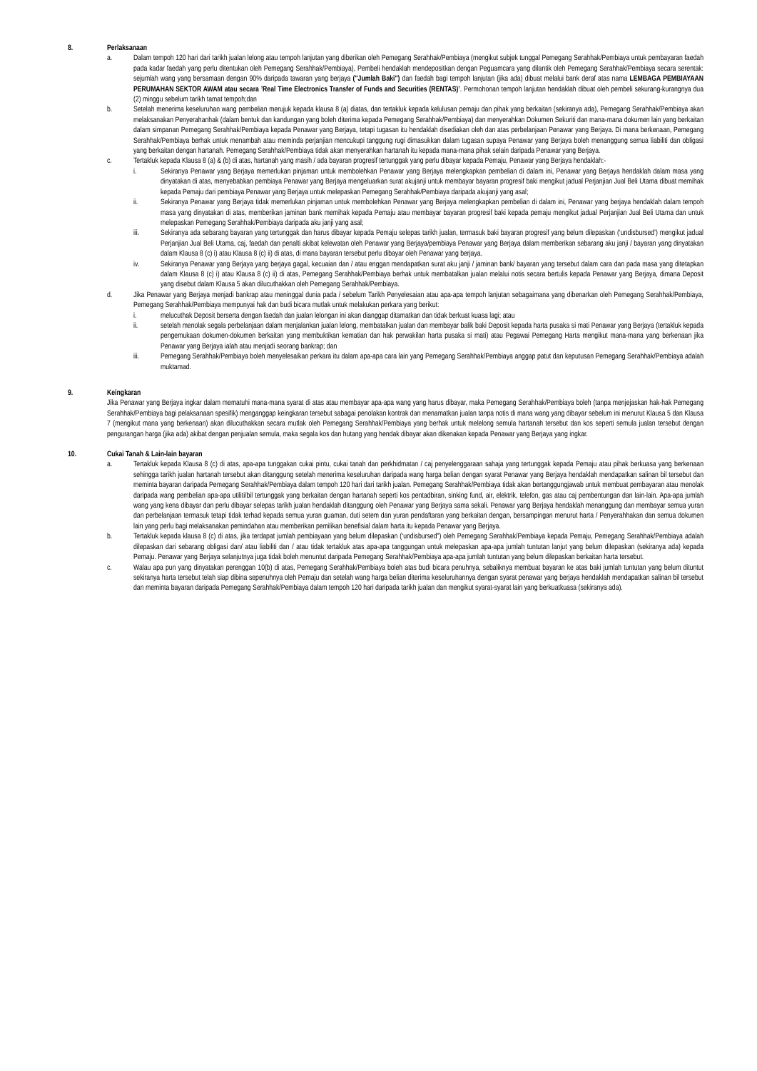8. Perlaksanaan
a. Dalam tempoh 120 hari dari tarikh jualan lelong atau tempoh lanjutan yang diberikan oleh Pemegang Serahhak/Pembiaya (mengikut subjek tunggal Pemegang Serahhak/Pembiaya untuk pembayaran faedah pada kadar faedah yang perlu ditentukan oleh Pemegang Serahhak/Pembiaya), Pembeli hendaklah mendepositkan dengan Peguamcara yang dilantik oleh Pemegang Serahhak/Pembiaya secara serentak: sejumlah wang yang bersamaan dengan 90% daripada tawaran yang berjaya ("Jumlah Baki") dan faedah bagi tempoh lanjutan (jika ada) dibuat melalui bank deraf atas nama LEMBAGA PEMBIAYAAN PERUMAHAN SEKTOR AWAM atau secara ’Real Time Electronics Transfer of Funds and Securities (RENTAS)’. Permohonan tempoh lanjutan hendaklah dibuat oleh pembeli sekurang-kurangnya dua (2) minggu sebelum tarikh tamat tempoh;dan
b. Setelah menerima keseluruhan wang pembelian merujuk kepada klausa 8 (a) diatas, dan tertakluk kepada kelulusan pemaju dan pihak yang berkaitan (sekiranya ada), Pemegang Serahhak/Pembiaya akan melaksanakan Penyerahanhak (dalam bentuk dan kandungan yang boleh diterima kepada Pemegang Serahhak/Pembiaya) dan menyerahkan Dokumen Sekuriti dan mana-mana dokumen lain yang berkaitan dalam simpanan Pemegang Serahhak/Pembiaya kepada Penawar yang Berjaya, tetapi tugasan itu hendaklah disediakan oleh dan atas perbelanjaan Penawar yang Berjaya. Di mana berkenaan, Pemegang Serahhak/Pembiaya berhak untuk menambah atau meminda perjanjian mencukupi tanggung rugi dimasukkan dalam tugasan supaya Penawar yang Berjaya boleh menanggung semua liabiliti dan obligasi yang berkaitan dengan hartanah. Pemegang Serahhak/Pembiaya tidak akan menyerahkan hartanah itu kepada mana-mana pihak selain daripada Penawar yang Berjaya.
c. Tertakluk kepada Klausa 8 (a) & (b) di atas, hartanah yang masih / ada bayaran progresif tertunggak yang perlu dibayar kepada Pemaju, Penawar yang Berjaya hendaklah:-
i. Sekiranya Penawar yang Berjaya memerlukan pinjaman untuk membolehkan Penawar yang Berjaya melengkapkan pembelian di dalam ini, Penawar yang Berjaya hendaklah dalam masa yang dinyatakan di atas, menyebabkan pembiaya Penawar yang Berjaya mengeluarkan surat akujanji untuk membayar bayaran progresif baki mengikut jadual Perjanjian Jual Beli Utama dibuat memihak kepada Pemaju dari pembiaya Penawar yang Berjaya untuk melepaskan Pemegang Serahhak/Pembiaya daripada akujanji yang asal;
ii. Sekiranya Penawar yang Berjaya tidak memerlukan pinjaman untuk membolehkan Penawar yang Berjaya melengkapkan pembelian di dalam ini, Penawar yang berjaya hendaklah dalam tempoh masa yang dinyatakan di atas, memberikan jaminan bank memihak kepada Pemaju atau membayar bayaran progresif baki kepada pemaju mengikut jadual Perjanjian Jual Beli Utama dan untuk melepaskan Pemegang Serahhak/Pembiaya daripada aku janji yang asal;
iii. Sekiranya ada sebarang bayaran yang tertunggak dan harus dibayar kepada Pemaju selepas tarikh jualan, termasuk baki bayaran progresif yang belum dilepaskan (‘undisbursed’) mengikut jadual Perjanjian Jual Beli Utama, caj, faedah dan penalti akibat kelewatan oleh Penawar yang Berjaya/pembiaya Penawar yang Berjaya dalam memberikan sebarang aku janji / bayaran yang dinyatakan dalam Klausa 8 (c) i) atau Klausa 8 (c) ii) di atas, di mana bayaran tersebut perlu dibayar oleh Penawar yang berjaya.
iv. Sekiranya Penawar yang Berjaya yang berjaya gagal, kecuaian dan / atau enggan mendapatkan surat aku janji / jaminan bank/ bayaran yang tersebut dalam cara dan pada masa yang ditetapkan dalam Klausa 8 (c) i) atau Klausa 8 (c) ii) di atas, Pemegang Serahhak/Pembiaya berhak untuk membatalkan jualan melalui notis secara bertulis kepada Penawar yang Berjaya, dimana Deposit yang disebut dalam Klausa 5 akan dilucuthakkan oleh Pemegang Serahhak/Pembiaya.
d. Jika Penawar yang Berjaya menjadi bankrap atau meninggal dunia pada / sebelum Tarikh Penyelesaian atau apa-apa tempoh lanjutan sebagaimana yang dibenarkan oleh Pemegang Serahhak/Pembiaya, Pemegang Serahhak/Pembiaya mempunyai hak dan budi bicara mutlak untuk melakukan perkara yang berikut:
i. melucuthak Deposit berserta dengan faedah dan jualan lelongan ini akan dianggap ditamatkan dan tidak berkuat kuasa lagi; atau
ii. setelah menolak segala perbelanjaan dalam menjalankan jualan lelong, membatalkan jualan dan membayar balik baki Deposit kepada harta pusaka si mati Penawar yang Berjaya (tertakluk kepada pengemukaan dokumen-dokumen berkaitan yang membuktikan kematian dan hak perwakilan harta pusaka si mati) atau Pegawai Pemegang Harta mengikut mana-mana yang berkenaan jika Penawar yang Berjaya ialah atau menjadi seorang bankrap; dan
iii. Pemegang Serahhak/Pembiaya boleh menyelesaikan perkara itu dalam apa-apa cara lain yang Pemegang Serahhak/Pembiaya anggap patut dan keputusan Pemegang Serahhak/Pembiaya adalah muktamad.
9. Keingkaran
Jika Penawar yang Berjaya ingkar dalam mematuhi mana-mana syarat di atas atau membayar apa-apa wang yang harus dibayar, maka Pemegang Serahhak/Pembiaya boleh (tanpa menjejaskan hak-hak Pemegang Serahhak/Pembiaya bagi pelaksanaan spesifik) menganggap keingkaran tersebut sabagai penolakan kontrak dan menamatkan jualan tanpa notis di mana wang yang dibayar sebelum ini menurut Klausa 5 dan Klausa 7 (mengikut mana yang berkenaan) akan dilucuthakkan secara mutlak oleh Pemegang Serahhak/Pembiaya yang berhak untuk melelong semula hartanah tersebut dan kos seperti semula jualan tersebut dengan pengurangan harga (jika ada) akibat dengan penjualan semula, maka segala kos dan hutang yang hendak dibayar akan dikenakan kepada Penawar yang Berjaya yang ingkar.
10. Cukai Tanah & Lain-lain bayaran
a. Tertakluk kepada Klausa 8 (c) di atas, apa-apa tunggakan cukai pintu, cukai tanah dan perkhidmatan / caj penyelenggaraan sahaja yang tertunggak kepada Pemaju atau pihak berkuasa yang berkenaan sehingga tarikh jualan hartanah tersebut akan ditanggung setelah menerima keseluruhan daripada wang harga belian dengan syarat Penawar yang Berjaya hendaklah mendapatkan salinan bil tersebut dan meminta bayaran daripada Pemegang Serahhak/Pembiaya dalam tempoh 120 hari dari tarikh jualan. Pemegang Serahhak/Pembiaya tidak akan bertanggungjawab untuk membuat pembayaran atau menolak daripada wang pembelian apa-apa utiliti/bil tertunggak yang berkaitan dengan hartanah seperti kos pentadbiran, sinking fund, air, elektrik, telefon, gas atau caj pembentungan dan lain-lain. Apa-apa jumlah wang yang kena dibayar dan perlu dibayar selepas tarikh jualan hendaklah ditanggung oleh Penawar yang Berjaya sama sekali. Penawar yang Berjaya hendaklah menanggung dan membayar semua yuran dan perbelanjaan termasuk tetapi tidak terhad kepada semua yuran guaman, duti setem dan yuran pendaftaran yang berkaitan dengan, bersampingan menurut harta / Penyerahhakan dan semua dokumen lain yang perlu bagi melaksanakan pemindahan atau memberikan pemilikan benefisial dalam harta itu kepada Penawar yang Berjaya.
b. Tertakluk kepada klausa 8 (c) di atas, jika terdapat jumlah pembiayaan yang belum dilepaskan (‘undisbursed”) oleh Pemegang Serahhak/Pembiaya kepada Pemaju, Pemegang Serahhak/Pembiaya adalah dilepaskan dari sebarang obligasi dan/ atau liabiliti dan / atau tidak tertakluk atas apa-apa tanggungan untuk melepaskan apa-apa jumlah tuntutan lanjut yang belum dilepaskan (sekiranya ada) kepada Pemaju. Penawar yang Berjaya selanjutnya juga tidak boleh menuntut daripada Pemegang Serahhak/Pembiaya apa-apa jumlah tuntutan yang belum dilepaskan berkaitan harta tersebut.
c. Walau apa pun yang dinyatakan perenggan 10(b) di atas, Pemegang Serahhak/Pembiaya boleh atas budi bicara penuhnya, sebaliknya membuat bayaran ke atas baki jumlah tuntutan yang belum dituntut sekiranya harta tersebut telah siap dibina sepenuhnya oleh Pemaju dan setelah wang harga belian diterima keseluruhannya dengan syarat penawar yang berjaya hendaklah mendapatkan salinan bil tersebut dan meminta bayaran daripada Pemegang Serahhak/Pembiaya dalam tempoh 120 hari daripada tarikh jualan dan mengikut syarat-syarat lain yang berkuatkuasa (sekiranya ada).